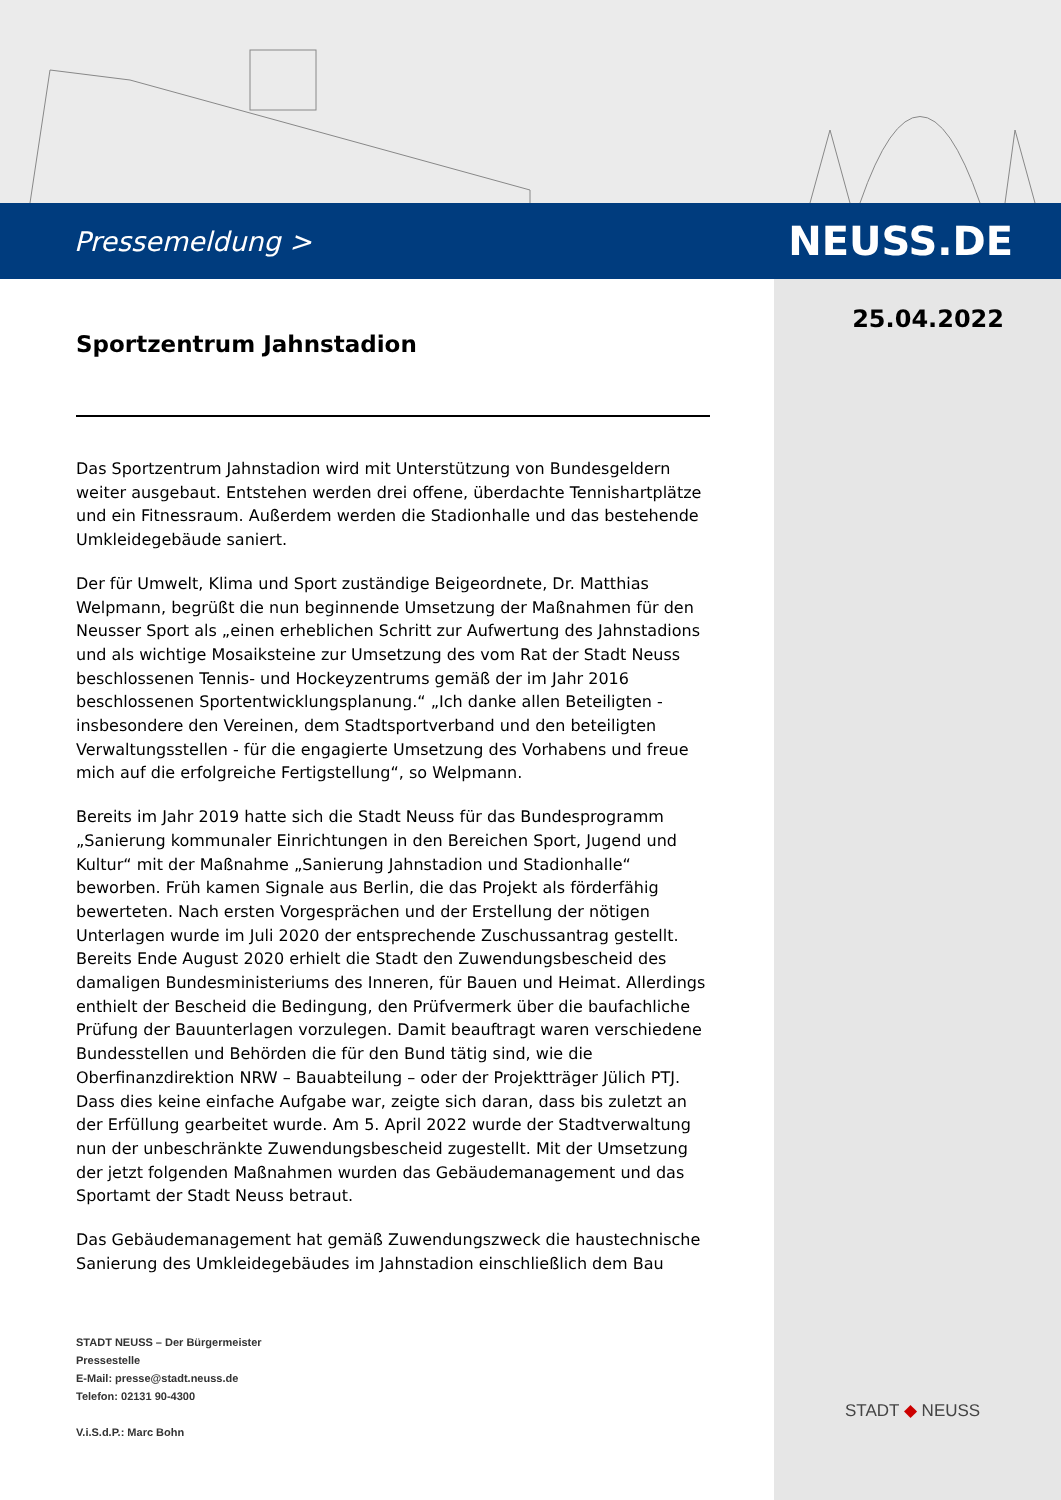Pressemeldung > NEUSS.DE
25.04.2022
Sportzentrum Jahnstadion
Das Sportzentrum Jahnstadion wird mit Unterstützung von Bundesgeldern weiter ausgebaut. Entstehen werden drei offene, überdachte Tennishartplätze und ein Fitnessraum. Außerdem werden die Stadionhalle und das bestehende Umkleidegebäude saniert.
Der für Umwelt, Klima und Sport zuständige Beigeordnete, Dr. Matthias Welpmann, begrüßt die nun beginnende Umsetzung der Maßnahmen für den Neusser Sport als „einen erheblichen Schritt zur Aufwertung des Jahnstadions und als wichtige Mosaiksteine zur Umsetzung des vom Rat der Stadt Neuss beschlossenen Tennis- und Hockeyzentrums gemäß der im Jahr 2016 beschlossenen Sportentwicklungsplanung.“ „Ich danke allen Beteiligten - insbesondere den Vereinen, dem Stadtsportverband und den beteiligten Verwaltungsstellen - für die engagierte Umsetzung des Vorhabens und freue mich auf die erfolgreiche Fertigstellung“, so Welpmann.
Bereits im Jahr 2019 hatte sich die Stadt Neuss für das Bundesprogramm „Sanierung kommunaler Einrichtungen in den Bereichen Sport, Jugend und Kultur“ mit der Maßnahme „Sanierung Jahnstadion und Stadionhalle“ beworben. Früh kamen Signale aus Berlin, die das Projekt als förderfähig bewerteten. Nach ersten Vorgesprächen und der Erstellung der nötigen Unterlagen wurde im Juli 2020 der entsprechende Zuschussantrag gestellt. Bereits Ende August 2020 erhielt die Stadt den Zuwendungsbescheid des damaligen Bundesministeriums des Inneren, für Bauen und Heimat. Allerdings enthielt der Bescheid die Bedingung, den Prüfvermerk über die baufachliche Prüfung der Bauunterlagen vorzulegen. Damit beauftragt waren verschiedene Bundesstellen und Behörden die für den Bund tätig sind, wie die Oberfinanzdirektion NRW – Bauabteilung – oder der Projektträger Jülich PTJ. Dass dies keine einfache Aufgabe war, zeigte sich daran, dass bis zuletzt an der Erfüllung gearbeitet wurde. Am 5. April 2022 wurde der Stadtverwaltung nun der unbeschränkte Zuwendungsbescheid zugestellt. Mit der Umsetzung der jetzt folgenden Maßnahmen wurden das Gebäudemanagement und das Sportamt der Stadt Neuss betraut.
Das Gebäudemanagement hat gemäß Zuwendungszweck die haustechnische Sanierung des Umkleidegebäudes im Jahnstadion einschließlich dem Bau
STADT NEUSS – Der Bürgermeister
Pressestelle
E-Mail: presse@stadt.neuss.de
Telefon: 02131 90-4300
V.i.S.d.P.: Marc Bohn
STADT ◆ NEUSS